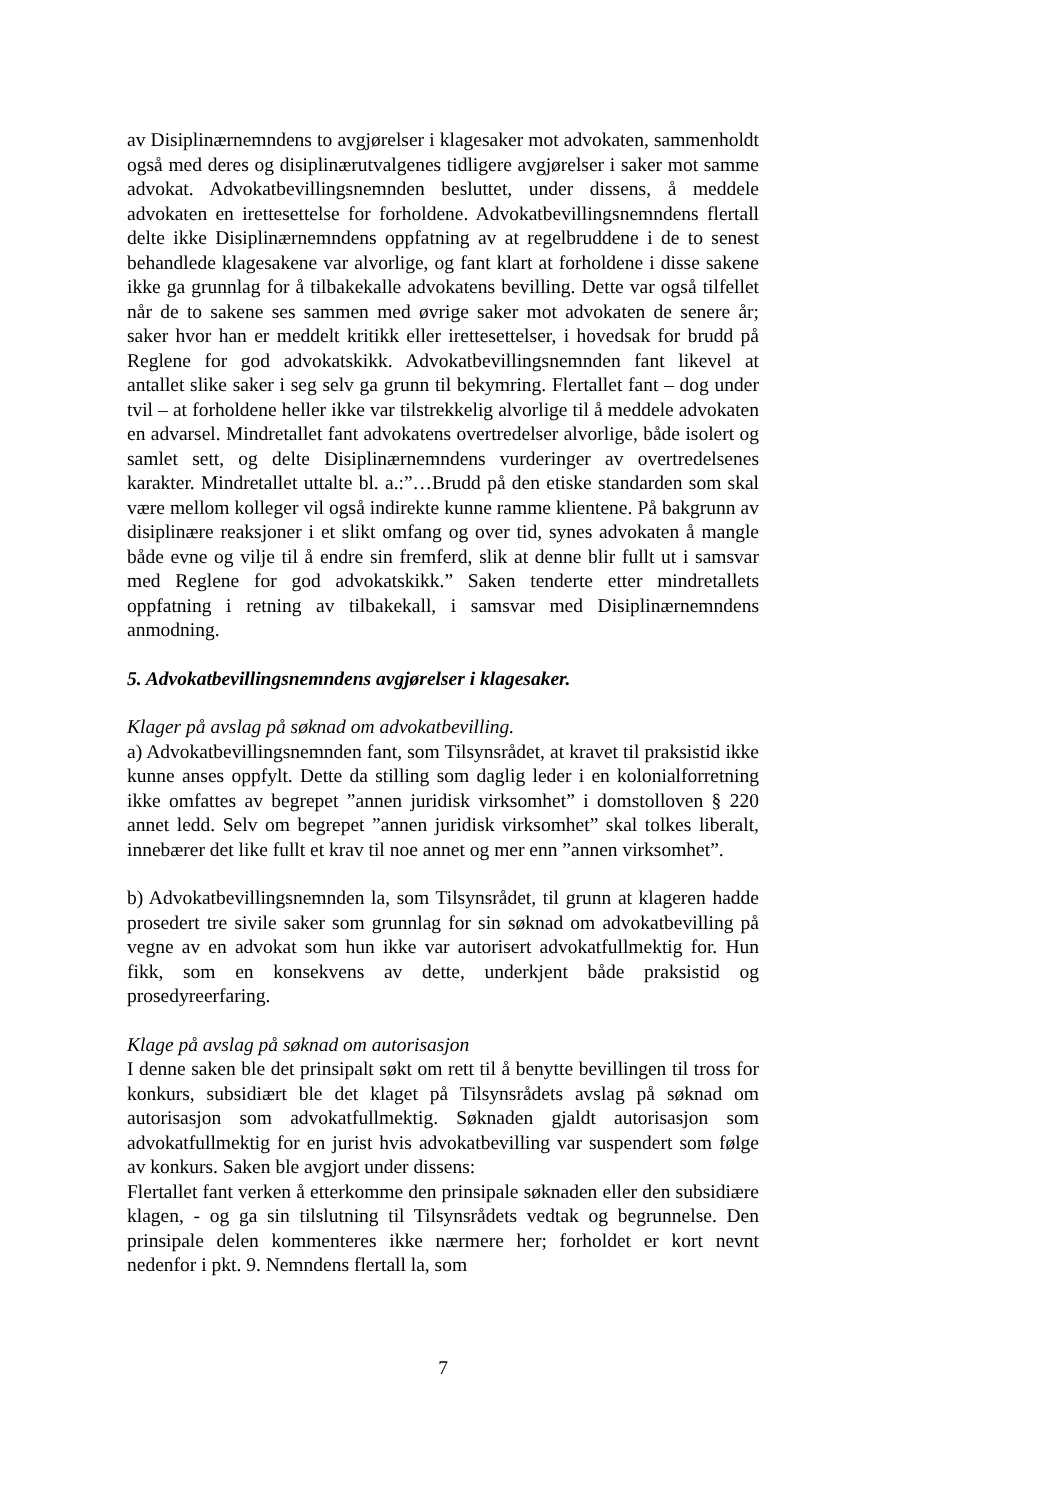av Disiplinærnemndens to avgjørelser i klagesaker mot advokaten, sammenholdt også med deres og disiplinærutvalgenes tidligere avgjørelser i saker mot samme advokat. Advokatbevillingsnemnden besluttet, under dissens, å meddele advokaten en irettesettelse for forholdene. Advokatbevillingsnemndens flertall delte ikke Disiplinærnemndens oppfatning av at regelbruddene i de to senest behandlede klagesakene var alvorlige, og fant klart at forholdene i disse sakene ikke ga grunnlag for å tilbakekalle advokatens bevilling. Dette var også tilfellet når de to sakene ses sammen med øvrige saker mot advokaten de senere år; saker hvor han er meddelt kritikk eller irettesettelser, i hovedsak for brudd på Reglene for god advokatskikk. Advokatbevillingsnemnden fant likevel at antallet slike saker i seg selv ga grunn til bekymring. Flertallet fant – dog under tvil – at forholdene heller ikke var tilstrekkelig alvorlige til å meddele advokaten en advarsel. Mindretallet fant advokatens overtredelser alvorlige, både isolert og samlet sett, og delte Disiplinærnemndens vurderinger av overtredelsenes karakter. Mindretallet uttalte bl. a.:”…Brudd på den etiske standarden som skal være mellom kolleger vil også indirekte kunne ramme klientene. På bakgrunn av disiplinære reaksjoner i et slikt omfang og over tid, synes advokaten å mangle både evne og vilje til å endre sin fremferd, slik at denne blir fullt ut i samsvar med Reglene for god advokatskikk.” Saken tenderte etter mindretallets oppfatning i retning av tilbakekall, i samsvar med Disiplinærnemndens anmodning.
5. Advokatbevillingsnemndens avgjørelser i klagesaker.
Klager på avslag på søknad om advokatbevilling.
a) Advokatbevillingsnemnden fant, som Tilsynsrådet, at kravet til praksistid ikke kunne anses oppfylt. Dette da stilling som daglig leder i en kolonialforretning ikke omfattes av begrepet ”annen juridisk virksomhet” i domstolloven § 220 annet ledd. Selv om begrepet ”annen juridisk virksomhet” skal tolkes liberalt, innebærer det like fullt et krav til noe annet og mer enn ”annen virksomhet”.
b) Advokatbevillingsnemnden la, som Tilsynsrådet, til grunn at klageren hadde prosedert tre sivile saker som grunnlag for sin søknad om advokatbevilling på vegne av en advokat som hun ikke var autorisert advokatfullmektig for. Hun fikk, som en konsekvens av dette, underkjent både praksistid og prosedyreerfaring.
Klage på avslag på søknad om autorisasjon
I denne saken ble det prinsipalt søkt om rett til å benytte bevillingen til tross for konkurs, subsidiært ble det klaget på Tilsynsrådets avslag på søknad om autorisasjon som advokatfullmektig. Søknaden gjaldt autorisasjon som advokatfullmektig for en jurist hvis advokatbevilling var suspendert som følge av konkurs. Saken ble avgjort under dissens:
Flertallet fant verken å etterkomme den prinsipale søknaden eller den subsidiære klagen, - og ga sin tilslutning til Tilsynsrådets vedtak og begrunnelse. Den prinsipale delen kommenteres ikke nærmere her; forholdet er kort nevnt nedenfor i pkt. 9. Nemndens flertall la, som
7